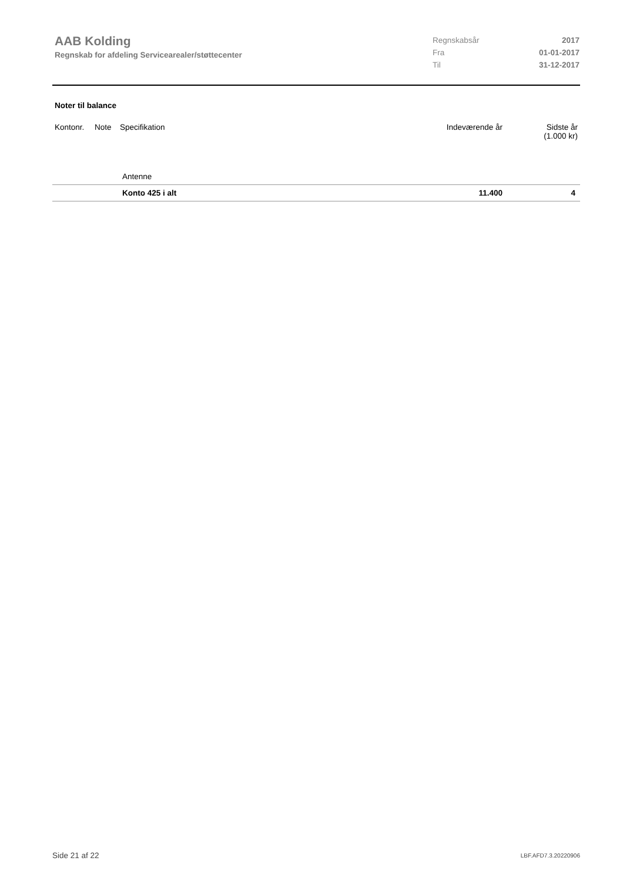AAB Kolding
Regnskab for afdeling Servicearealer/støttecenter
| Regnskabsår | 2017 |
| Fra | 01-01-2017 |
| Til | 31-12-2017 |
Noter til balance
| Kontonr. | Note | Specifikation | Indeværende år | Sidste år (1.000 kr) |
| --- | --- | --- | --- | --- |
| | | Antenne | | |
| | | Konto 425 i alt | 11.400 | 4 |
Side 21 af 22 LBF.AFD7.3.20220906